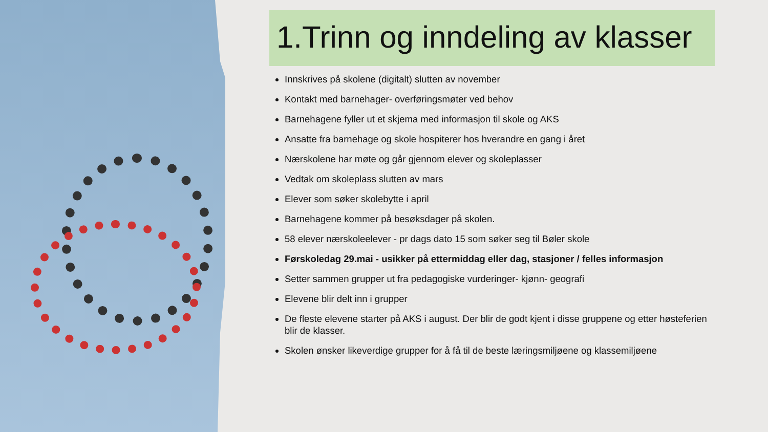1.Trinn og inndeling av klasser
Innskrives på skolene (digitalt) slutten av november
Kontakt med barnehager- overføringsmøter ved behov
Barnehagene fyller ut et skjema med informasjon til skole og AKS
Ansatte fra barnehage og skole hospiterer hos hverandre en gang i året
Nærskolene har møte og går gjennom elever og skoleplasser
Vedtak om skoleplass slutten av mars
Elever som søker skolebytte i april
Barnehagene kommer på besøksdager på skolen.
58 elever nærskoleelever - pr dags dato 15 som søker seg til Bøler skole
Førskoledag 29.mai - usikker på ettermiddag eller dag, stasjoner / felles informasjon
Setter sammen grupper ut fra pedagogiske vurderinger- kjønn- geografi
Elevene blir delt inn i grupper
De fleste elevene starter på AKS i august. Der blir de godt kjent i disse gruppene og etter høsteferien blir de klasser.
Skolen ønsker likeverdige grupper for å få til de beste læringsmiljøene og klassemiljøene